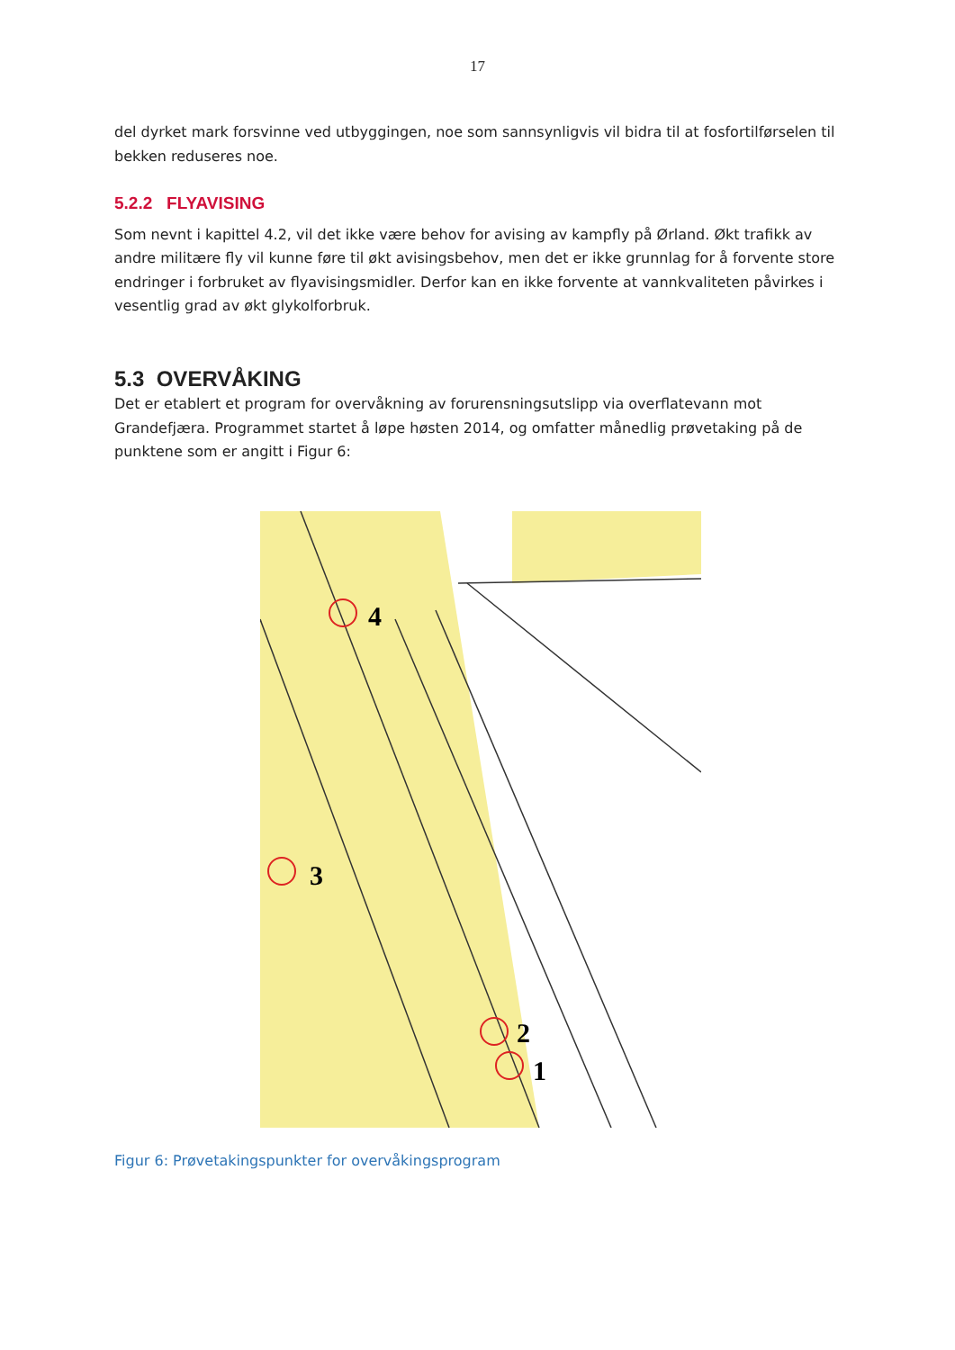17
del dyrket mark forsvinne ved utbyggingen, noe som sannsynligvis vil bidra til at fosfortilførselen til bekken reduseres noe.
5.2.2 FLYAVISING
Som nevnt i kapittel 4.2, vil det ikke være behov for avising av kampfly på Ørland. Økt trafikk av andre militære fly vil kunne føre til økt avisingsbehov, men det er ikke grunnlag for å forvente store endringer i forbruket av flyavisingsmidler. Derfor kan en ikke forvente at vannkvaliteten påvirkes i vesentlig grad av økt glykolforbruk.
5.3 OVERVÅKING
Det er etablert et program for overvåkning av forurensningsutslipp via overflatevann mot Grandefjæra. Programmet startet å løpe høsten 2014, og omfatter månedlig prøvetaking på de punktene som er angitt i Figur 6:
4
3
2
1
Figur 6: Prøvetakingspunkter for overvåkingsprogram